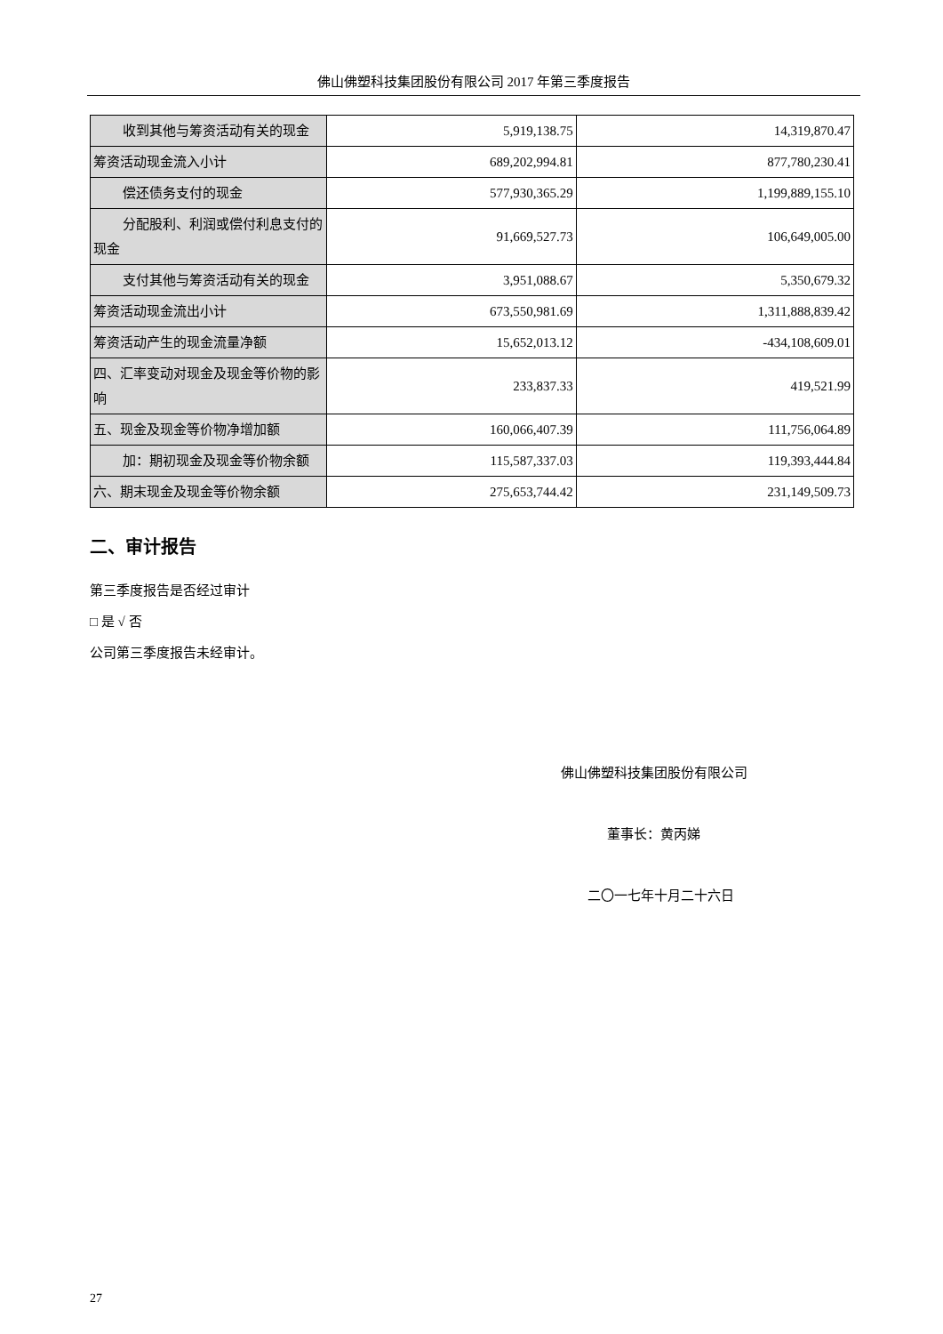佛山佛塑科技集团股份有限公司 2017 年第三季度报告
| 收到其他与筹资活动有关的现金 | 5,919,138.75 | 14,319,870.47 |
| 筹资活动现金流入小计 | 689,202,994.81 | 877,780,230.41 |
| 偿还债务支付的现金 | 577,930,365.29 | 1,199,889,155.10 |
| 分配股利、利润或偿付利息支付 的现金 | 91,669,527.73 | 106,649,005.00 |
| 支付其他与筹资活动有关的现金 | 3,951,088.67 | 5,350,679.32 |
| 筹资活动现金流出小计 | 673,550,981.69 | 1,311,888,839.42 |
| 筹资活动产生的现金流量净额 | 15,652,013.12 | -434,108,609.01 |
| 四、汇率变动对现金及现金等价物的影响 | 233,837.33 | 419,521.99 |
| 五、现金及现金等价物净增加额 | 160,066,407.39 | 111,756,064.89 |
| 加：期初现金及现金等价物余额 | 115,587,337.03 | 119,393,444.84 |
| 六、期末现金及现金等价物余额 | 275,653,744.42 | 231,149,509.73 |
二、审计报告
第三季度报告是否经过审计
□ 是 √ 否
公司第三季度报告未经审计。
佛山佛塑科技集团股份有限公司
董事长：黄丙娣
二〇一七年十月二十六日
27